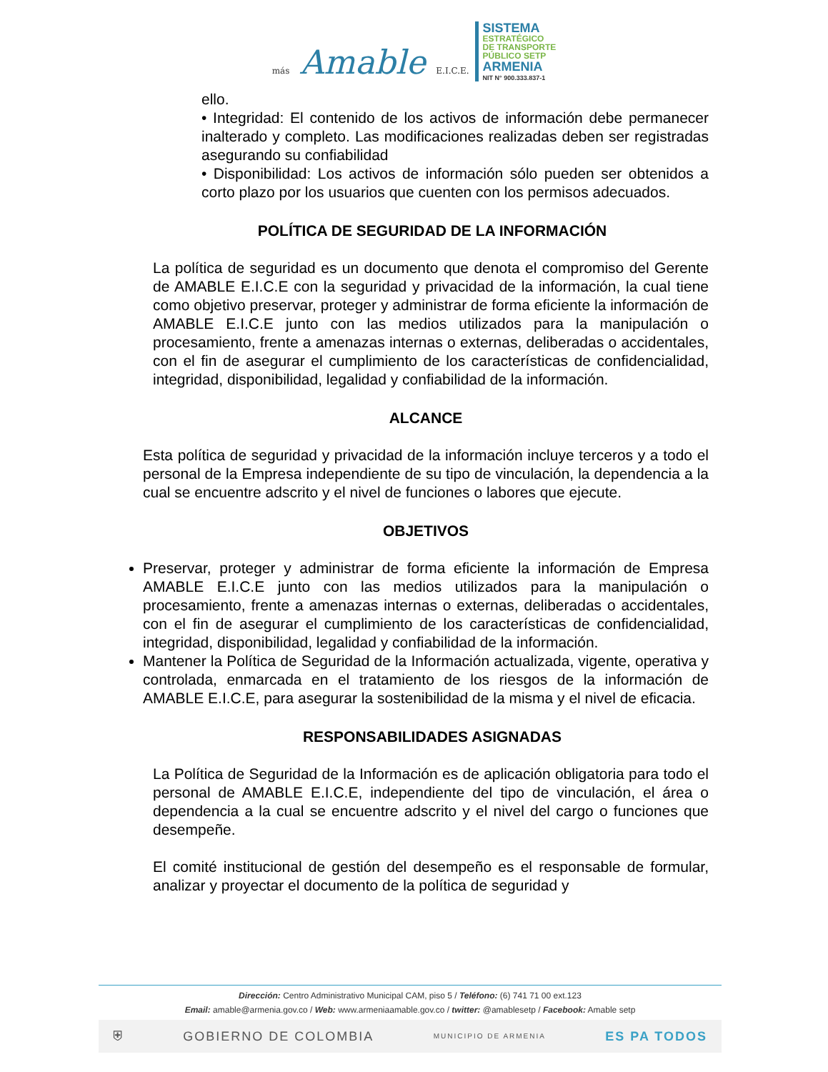más Amable E.I.C.E.
SISTEMA
ESTRATÉGICO
DE TRANSPORTE
PÚBLICO SETP
ARMENIA
NIT N° 900.333.837-1
ello.
• Integridad: El contenido de los activos de información debe permanecer inalterado y completo. Las modificaciones realizadas deben ser registradas asegurando su confiabilidad
• Disponibilidad: Los activos de información sólo pueden ser obtenidos a corto plazo por los usuarios que cuenten con los permisos adecuados.
POLÍTICA DE SEGURIDAD DE LA INFORMACIÓN
La política de seguridad es un documento que denota el compromiso del Gerente de AMABLE E.I.C.E con la seguridad y privacidad de la información, la cual tiene como objetivo preservar, proteger y administrar de forma eficiente la información de AMABLE E.I.C.E junto con las medios utilizados para la manipulación o procesamiento, frente a amenazas internas o externas, deliberadas o accidentales, con el fin de asegurar el cumplimiento de los características de confidencialidad, integridad, disponibilidad, legalidad y confiabilidad de la información.
ALCANCE
Esta política de seguridad y privacidad de la información incluye terceros y a todo el personal de la Empresa independiente de su tipo de vinculación, la dependencia a la cual se encuentre adscrito y el nivel de funciones o labores que ejecute.
OBJETIVOS
Preservar, proteger y administrar de forma eficiente la información de Empresa AMABLE E.I.C.E junto con las medios utilizados para la manipulación o procesamiento, frente a amenazas internas o externas, deliberadas o accidentales, con el fin de asegurar el cumplimiento de los características de confidencialidad, integridad, disponibilidad, legalidad y confiabilidad de la información.
Mantener la Política de Seguridad de la Información actualizada, vigente, operativa y controlada, enmarcada en el tratamiento de los riesgos de la información de AMABLE E.I.C.E, para asegurar la sostenibilidad de la misma y el nivel de eficacia.
RESPONSABILIDADES ASIGNADAS
La Política de Seguridad de la Información es de aplicación obligatoria para todo el personal de AMABLE E.I.C.E, independiente del tipo de vinculación, el área o dependencia a la cual se encuentre adscrito y el nivel del cargo o funciones que desempeñe.
El comité institucional de gestión del desempeño es el responsable de formular, analizar y proyectar el documento de la política de seguridad y
Dirección: Centro Administrativo Municipal CAM, piso 5 / Teléfono: (6) 741 71 00 ext.123
Email: amable@armenia.gov.co / Web: www.armeniaamable.gov.co / twitter: @amablesetp / Facebook: Amable setp
⛨ GOBIERNO DE COLOMBIA MUNICIPIO DE ARMENIA ES PA TODOS